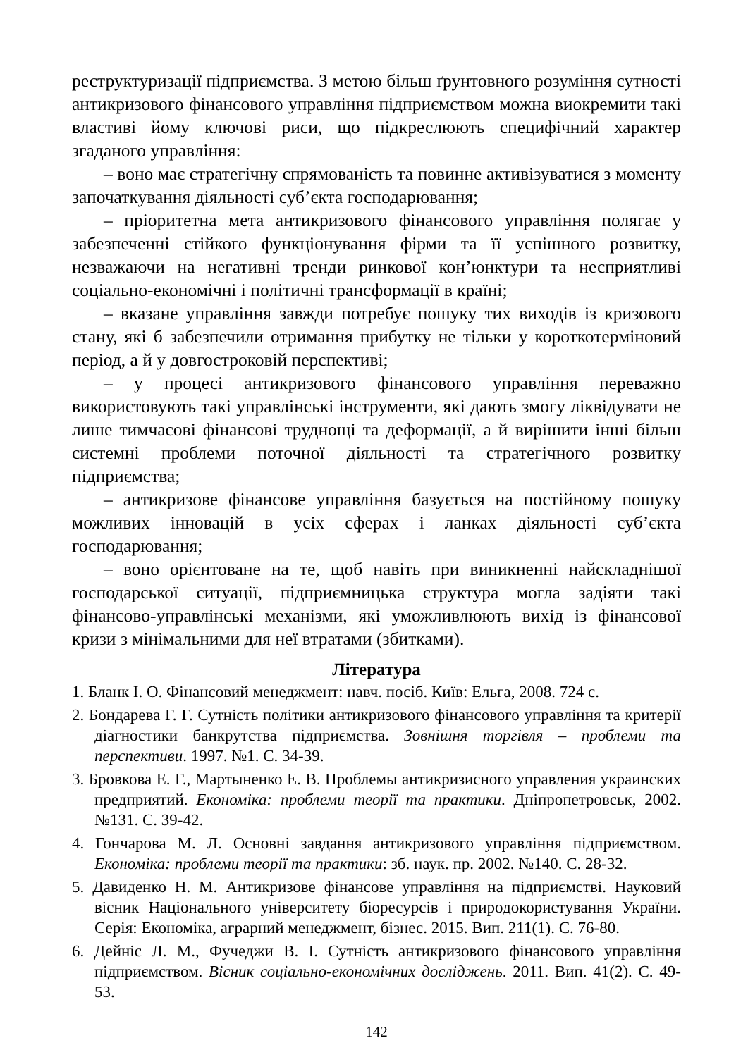реструктуризації підприємства. З метою більш ґрунтовного розуміння сутності антикризового фінансового управління підприємством можна виокремити такі властиві йому ключові риси, що підкреслюють специфічний характер згаданого управління:
– воно має стратегічну спрямованість та повинне активізуватися з моменту започаткування діяльності суб’єкта господарювання;
– пріоритетна мета антикризового фінансового управління полягає у забезпеченні стійкого функціонування фірми та її успішного розвитку, незважаючи на негативні тренди ринкової кон’юнктури та несприятливі соціально-економічні і політичні трансформації в країні;
– вказане управління завжди потребує пошуку тих виходів із кризового стану, які б забезпечили отримання прибутку не тільки у короткотерміновий період, а й у довгостроковій перспективі;
– у процесі антикризового фінансового управління переважно використовують такі управлінські інструменти, які дають змогу ліквідувати не лише тимчасові фінансові труднощі та деформації, а й вирішити інші більш системні проблеми поточної діяльності та стратегічного розвитку підприємства;
– антикризове фінансове управління базується на постійному пошуку можливих інновацій в усіх сферах і ланках діяльності суб’єкта господарювання;
– воно орієнтоване на те, щоб навіть при виникненні найскладнішої господарської ситуації, підприємницька структура могла задіяти такі фінансово-управлінські механізми, які уможливлюють вихід із фінансової кризи з мінімальними для неї втратами (збитками).
Література
1. Бланк І. О. Фінансовий менеджмент: навч. посіб. Київ: Ельга, 2008. 724 с.
2. Бондарева Г. Г. Сутність політики антикризового фінансового управління та критерії діагностики банкрутства підприємства. Зовнішня торгівля – проблеми та перспективи. 1997. №1. С. 34-39.
3. Бровкова Е. Г., Мартыненко Е. В. Проблемы антикризисного управления украинских предприятий. Економіка: проблеми теорії та практики. Дніпропетровськ, 2002. №131. С. 39-42.
4. Гончарова М. Л. Основні завдання антикризового управління підприємством. Економіка: проблеми теорії та практики: зб. наук. пр. 2002. №140. С. 28-32.
5. Давиденко Н. М. Антикризове фінансове управління на підприємстві. Науковий вісник Національного університету біоресурсів і природокористування України. Серія: Економіка, аграрний менеджмент, бізнес. 2015. Вип. 211(1). С. 76-80.
6. Дейніс Л. М., Фучеджи В. І. Сутність антикризового фінансового управління підприємством. Вісник соціально-економічних досліджень. 2011. Вип. 41(2). С. 49-53.
142